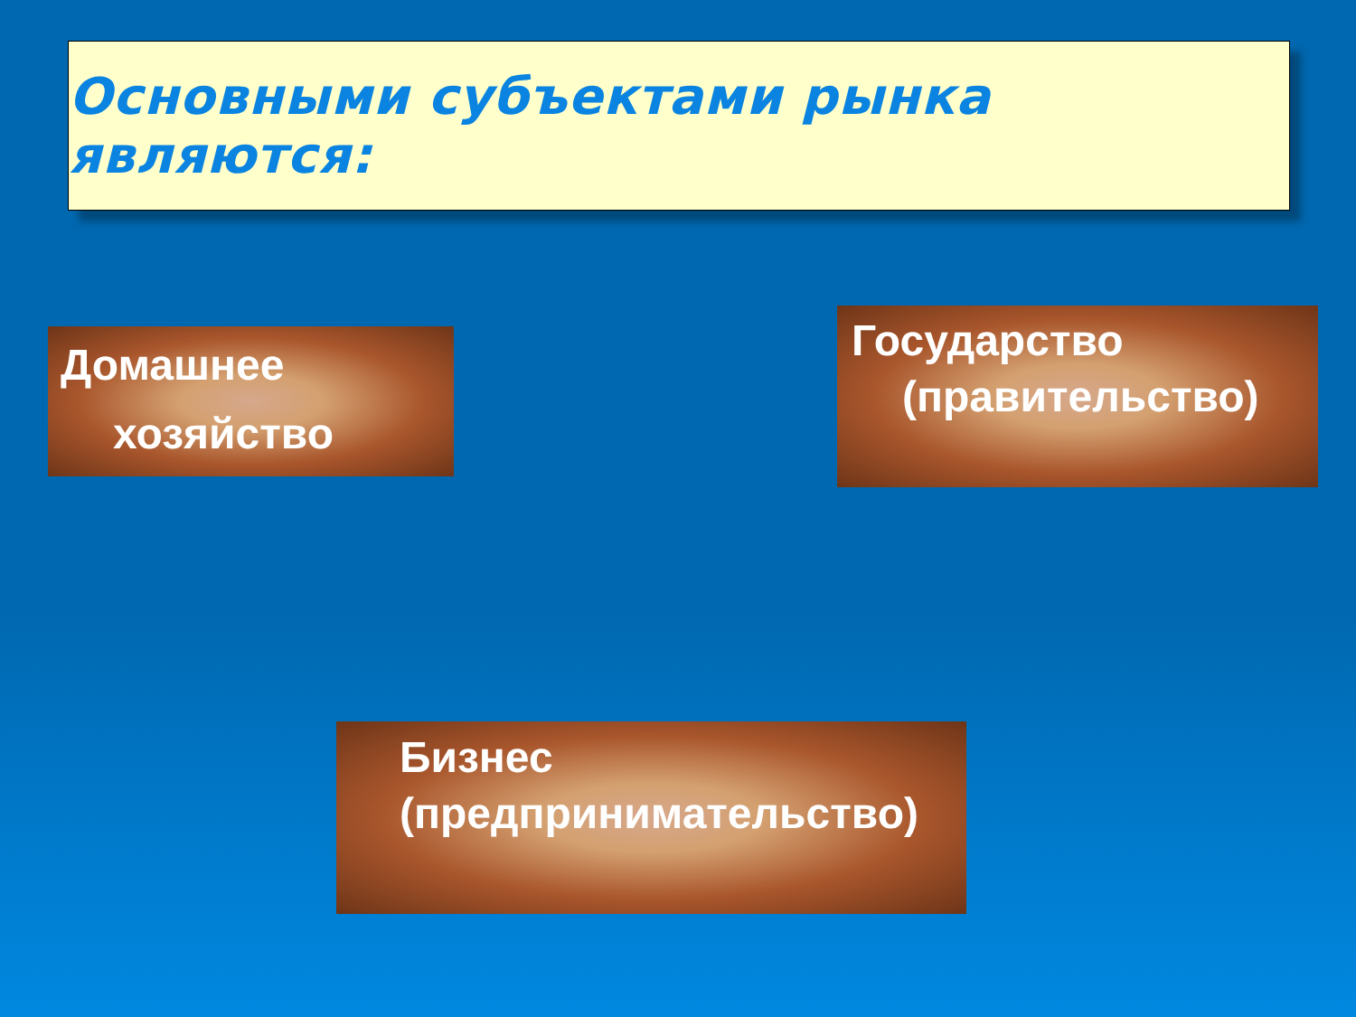Основными субъектами рынка являются:
Домашнее
хозяйство
Государство
(правительство)
Бизнес
(предпринимательство)